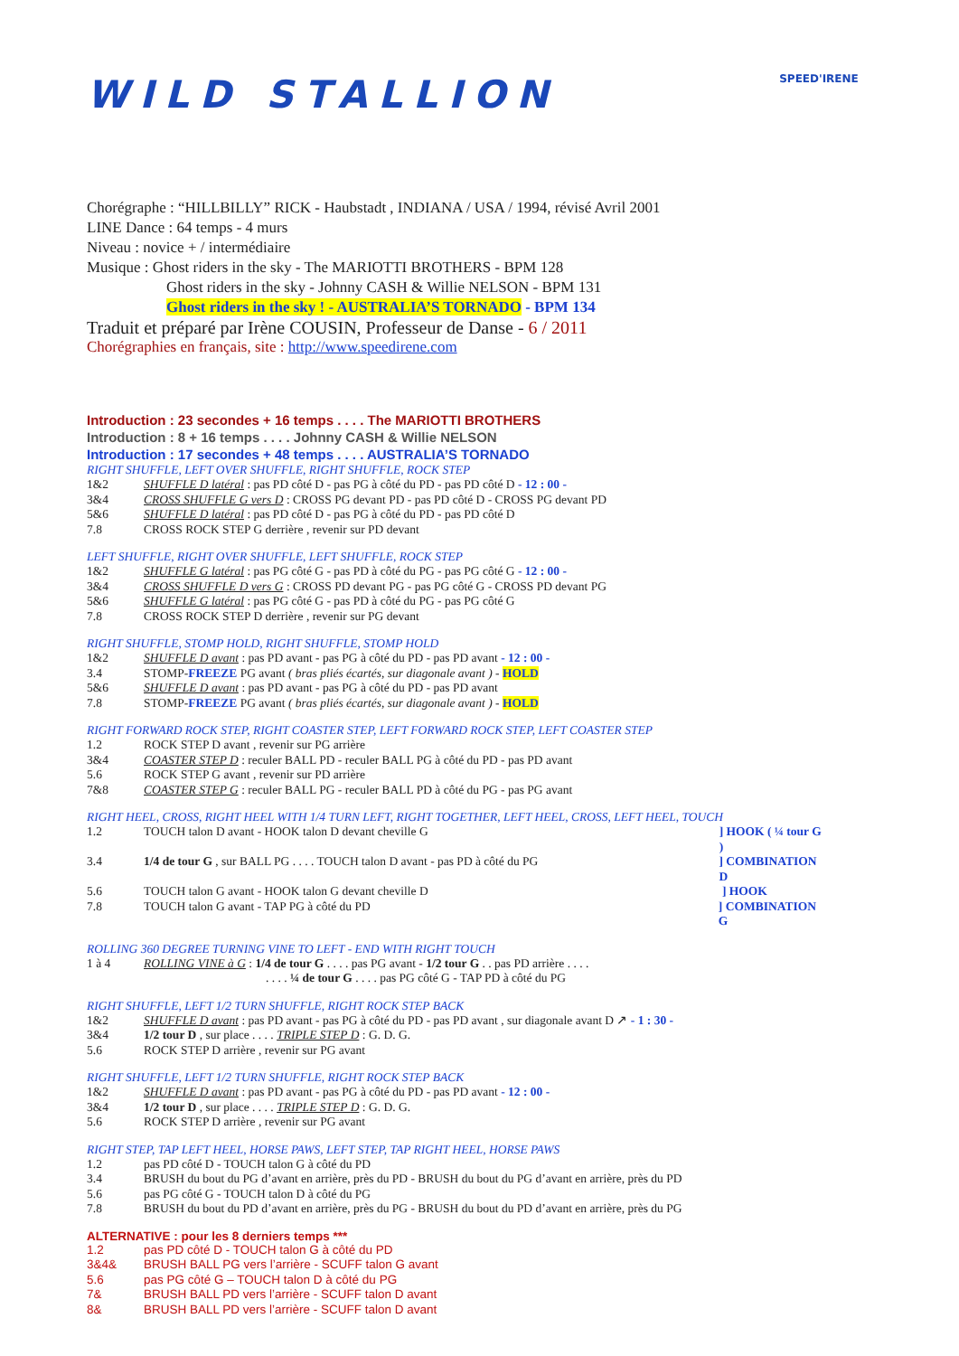SPEED'IRENE
WILD STALLION
Chorégraphe : “HILLBILLY” RICK - Haubstadt , INDIANA / USA / 1994, révisé Avril 2001
LINE Dance : 64 temps - 4 murs
Niveau : novice + / intermédiaire
Musique : Ghost riders in the sky - The MARIOTTI BROTHERS - BPM 128
Ghost riders in the sky - Johnny CASH & Willie NELSON - BPM 131
Ghost riders in the sky ! - AUSTRALIA’S TORNADO - BPM 134
Traduit et préparé par Irène COUSIN, Professeur de Danse - 6 / 2011
Chorégraphies en français, site : http://www.speedirene.com
Introduction : 23 secondes + 16 temps . . . . The MARIOTTI BROTHERS
Introduction : 8 + 16 temps . . . . Johnny CASH & Willie NELSON
Introduction : 17 secondes + 48 temps . . . . AUSTRALIA’S TORNADO
RIGHT SHUFFLE, LEFT OVER SHUFFLE, RIGHT SHUFFLE, ROCK STEP
1&2 SHUFFLE D latéral : pas PD côté D - pas PG à côté du PD - pas PD côté D - 12 : 00 -
3&4 CROSS SHUFFLE G vers D : CROSS PG devant PD - pas PD côté D - CROSS PG devant PD
5&6 SHUFFLE D latéral : pas PD côté D - pas PG à côté du PD - pas PD côté D
7.8 CROSS ROCK STEP G derrière , revenir sur PD devant
LEFT SHUFFLE, RIGHT OVER SHUFFLE, LEFT SHUFFLE, ROCK STEP
1&2 SHUFFLE G latéral : pas PG côté G - pas PD à côté du PG - pas PG côté G - 12 : 00 -
3&4 CROSS SHUFFLE D vers G : CROSS PD devant PG - pas PG côté G - CROSS PD devant PG
5&6 SHUFFLE G latéral : pas PG côté G - pas PD à côté du PG - pas PG côté G
7.8 CROSS ROCK STEP D derrière , revenir sur PG devant
RIGHT SHUFFLE, STOMP HOLD, RIGHT SHUFFLE, STOMP HOLD
1&2 SHUFFLE D avant : pas PD avant - pas PG à côté du PD - pas PD avant - 12 : 00 -
3.4 STOMP-FREEZE PG avant ( bras pliés écartés, sur diagonale avant ) - HOLD
5&6 SHUFFLE D avant : pas PD avant - pas PG à côté du PD - pas PD avant
7.8 STOMP-FREEZE PG avant ( bras pliés écartés, sur diagonale avant ) - HOLD
RIGHT FORWARD ROCK STEP, RIGHT COASTER STEP, LEFT FORWARD ROCK STEP, LEFT COASTER STEP
1.2 ROCK STEP D avant , revenir sur PG arrière
3&4 COASTER STEP D : reculer BALL PD - reculer BALL PG à côté du PD - pas PD avant
5.6 ROCK STEP G avant , revenir sur PD arrière
7&8 COASTER STEP G : reculer BALL PG - reculer BALL PD à côté du PG - pas PG avant
RIGHT HEEL, CROSS, RIGHT HEEL WITH 1/4 TURN LEFT, RIGHT TOGETHER, LEFT HEEL, CROSS, LEFT HEEL, TOUCH
1.2 TOUCH talon D avant - HOOK talon D devant cheville G] HOOK ( ¼ tour G )
3.4 1/4 de tour G , sur BALL PG . . . . TOUCH talon D avant - pas PD à côté du PG] COMBINATION D
5.6 TOUCH talon G avant - HOOK talon G devant cheville D] HOOK
7.8 TOUCH talon G avant - TAP PG à côté du PD] COMBINATION G
ROLLING 360 DEGREE TURNING VINE TO LEFT - END WITH RIGHT TOUCH
1 à 4 ROLLING VINE à G : 1/4 de tour G . . . . pas PG avant - 1/2 tour G . . pas PD arrière . . . .
. . . . ¼ de tour G . . . . pas PG côté G - TAP PD à côté du PG
RIGHT SHUFFLE, LEFT 1/2 TURN SHUFFLE, RIGHT ROCK STEP BACK
1&2 SHUFFLE D avant : pas PD avant - pas PG à côté du PD - pas PD avant , sur diagonale avant D ↗ - 1 : 30 -
3&4 1/2 tour D , sur place . . . . TRIPLE STEP D : G. D. G.
5.6 ROCK STEP D arrière , revenir sur PG avant
RIGHT SHUFFLE, LEFT 1/2 TURN SHUFFLE, RIGHT ROCK STEP BACK
1&2 SHUFFLE D avant : pas PD avant - pas PG à côté du PD - pas PD avant - 12 : 00 -
3&4 1/2 tour D , sur place . . . . TRIPLE STEP D : G. D. G.
5.6 ROCK STEP D arrière , revenir sur PG avant
RIGHT STEP, TAP LEFT HEEL, HORSE PAWS, LEFT STEP, TAP RIGHT HEEL, HORSE PAWS
1.2 pas PD côté D - TOUCH talon G à côté du PD
3.4 BRUSH du bout du PG d’avant en arrière, près du PD - BRUSH du bout du PG d’avant en arrière, près du PD
5.6 pas PG côté G - TOUCH talon D à côté du PG
7.8 BRUSH du bout du PD d’avant en arrière, près du PG - BRUSH du bout du PD d’avant en arrière, près du PG
ALTERNATIVE : pour les 8 derniers temps ***
1.2 pas PD côté D - TOUCH talon G à côté du PD
3&4& BRUSH BALL PG vers l’arrière - SCUFF talon G avant
5.6 pas PG côté G – TOUCH talon D à côté du PG
7& BRUSH BALL PD vers l’arrière - SCUFF talon D avant
8& BRUSH BALL PD vers l’arrière - SCUFF talon D avant